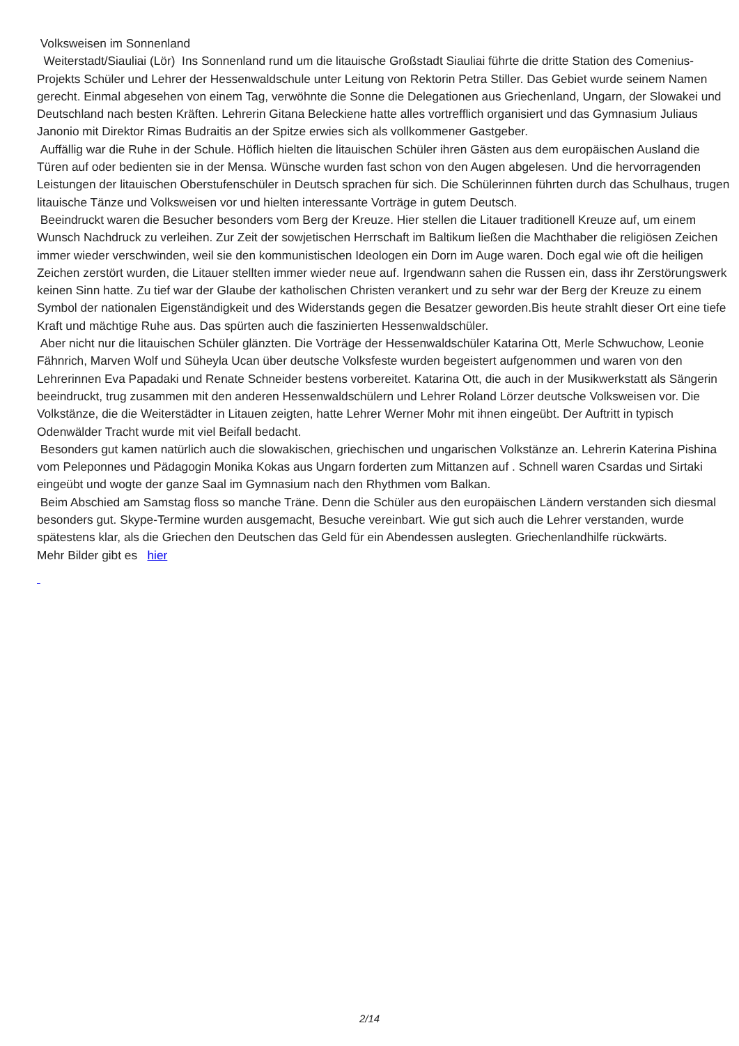Volksweisen im Sonnenland
Weiterstadt/Siauliai (Lör) Ins Sonnenland rund um die litauische Großstadt Siauliai führte die dritte Station des Comenius-Projekts Schüler und Lehrer der Hessenwaldschule unter Leitung von Rektorin Petra Stiller. Das Gebiet wurde seinem Namen gerecht. Einmal abgesehen von einem Tag, verwöhnte die Sonne die Delegationen aus Griechenland, Ungarn, der Slowakei und Deutschland nach besten Kräften. Lehrerin Gitana Beleckiene hatte alles vortrefflich organisiert und das Gymnasium Juliaus Janonio mit Direktor Rimas Budraitis an der Spitze erwies sich als vollkommener Gastgeber.
Auffällig war die Ruhe in der Schule. Höflich hielten die litauischen Schüler ihren Gästen aus dem europäischen Ausland die Türen auf oder bedienten sie in der Mensa. Wünsche wurden fast schon von den Augen abgelesen. Und die hervorragenden Leistungen der litauischen Oberstufenschüler in Deutsch sprachen für sich. Die Schülerinnen führten durch das Schulhaus, trugen litauische Tänze und Volksweisen vor und hielten interessante Vorträge in gutem Deutsch.
Beeindruckt waren die Besucher besonders vom Berg der Kreuze. Hier stellen die Litauer traditionell Kreuze auf, um einem Wunsch Nachdruck zu verleihen. Zur Zeit der sowjetischen Herrschaft im Baltikum ließen die Machthaber die religiösen Zeichen immer wieder verschwinden, weil sie den kommunistischen Ideologen ein Dorn im Auge waren. Doch egal wie oft die heiligen Zeichen zerstört wurden, die Litauer stellten immer wieder neue auf. Irgendwann sahen die Russen ein, dass ihr Zerstörungswerk keinen Sinn hatte. Zu tief war der Glaube der katholischen Christen verankert und zu sehr war der Berg der Kreuze zu einem Symbol der nationalen Eigenständigkeit und des Widerstands gegen die Besatzer geworden.Bis heute strahlt dieser Ort eine tiefe Kraft und mächtige Ruhe aus. Das spürten auch die faszinierten Hessenwaldschüler.
Aber nicht nur die litauischen Schüler glänzten. Die Vorträge der Hessenwaldschüler Katarina Ott, Merle Schwuchow, Leonie Fähnrich, Marven Wolf und Süheyla Ucan über deutsche Volksfeste wurden begeistert aufgenommen und waren von den Lehrerinnen Eva Papadaki und Renate Schneider bestens vorbereitet. Katarina Ott, die auch in der Musikwerkstatt als Sängerin beeindruckt, trug zusammen mit den anderen Hessenwaldschülern und Lehrer Roland Lörzer deutsche Volksweisen vor. Die Volkstänze, die die Weiterstädter in Litauen zeigten, hatte Lehrer Werner Mohr mit ihnen eingeübt. Der Auftritt in typisch Odenwälder Tracht wurde mit viel Beifall bedacht.
Besonders gut kamen natürlich auch die slowakischen, griechischen und ungarischen Volkstänze an. Lehrerin Katerina Pishina vom Peleponnes und Pädagogin Monika Kokas aus Ungarn forderten zum Mittanzen auf . Schnell waren Csardas und Sirtaki eingeübt und wogte der ganze Saal im Gymnasium nach den Rhythmen vom Balkan.
Beim Abschied am Samstag floss so manche Träne. Denn die Schüler aus den europäischen Ländern verstanden sich diesmal besonders gut. Skype-Termine wurden ausgemacht, Besuche vereinbart. Wie gut sich auch die Lehrer verstanden, wurde spätestens klar, als die Griechen den Deutschen das Geld für ein Abendessen auslegten. Griechenlandhilfe rückwärts.
Mehr Bilder gibt es hier
2/14